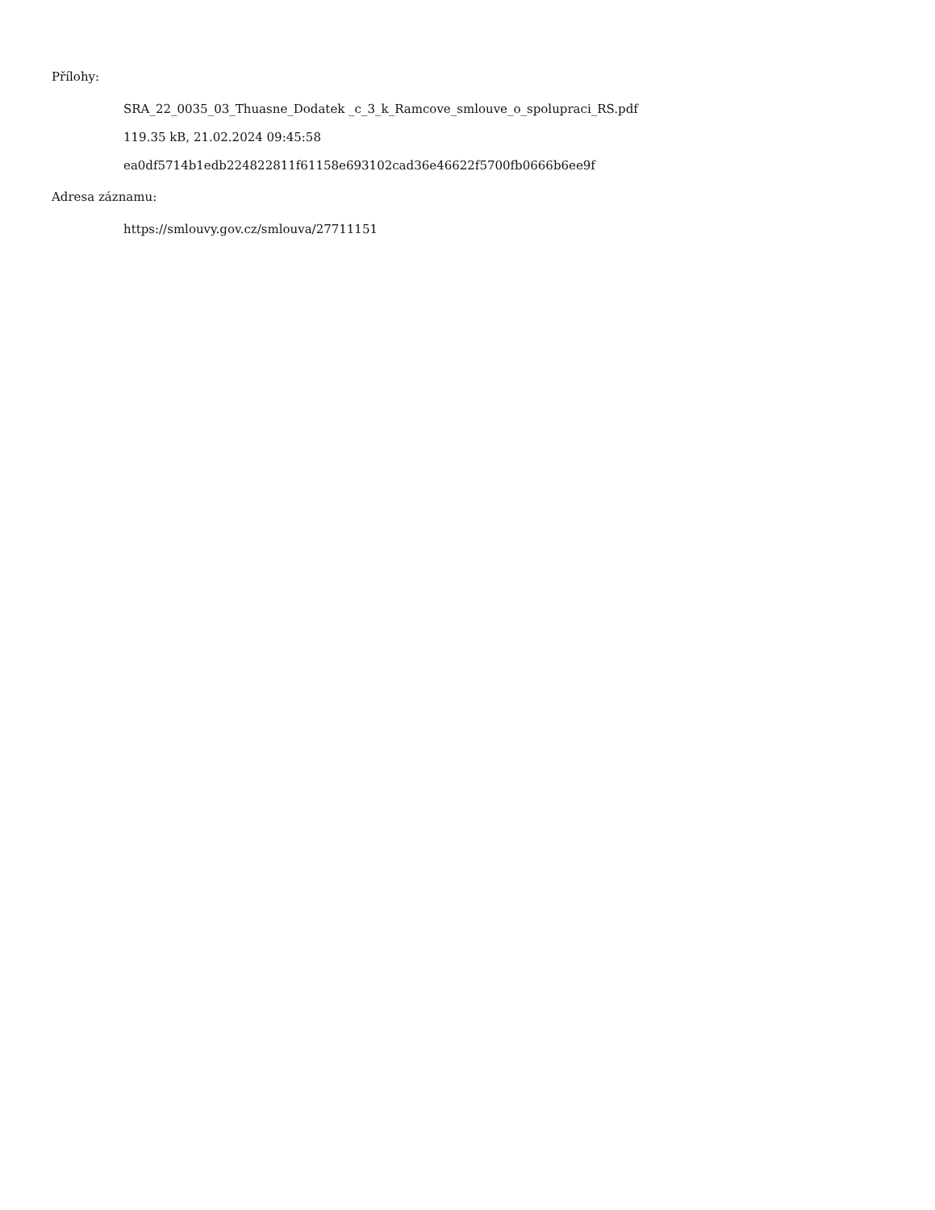Přílohy:
SRA_22_0035_03_Thuasne_Dodatek _c_3_k_Ramcove_smlouve_o_spolupraci_RS.pdf
119.35 kB, 21.02.2024 09:45:58
ea0df5714b1edb224822811f61158e693102cad36e46622f5700fb0666b6ee9f
Adresa záznamu:
https://smlouvy.gov.cz/smlouva/27711151